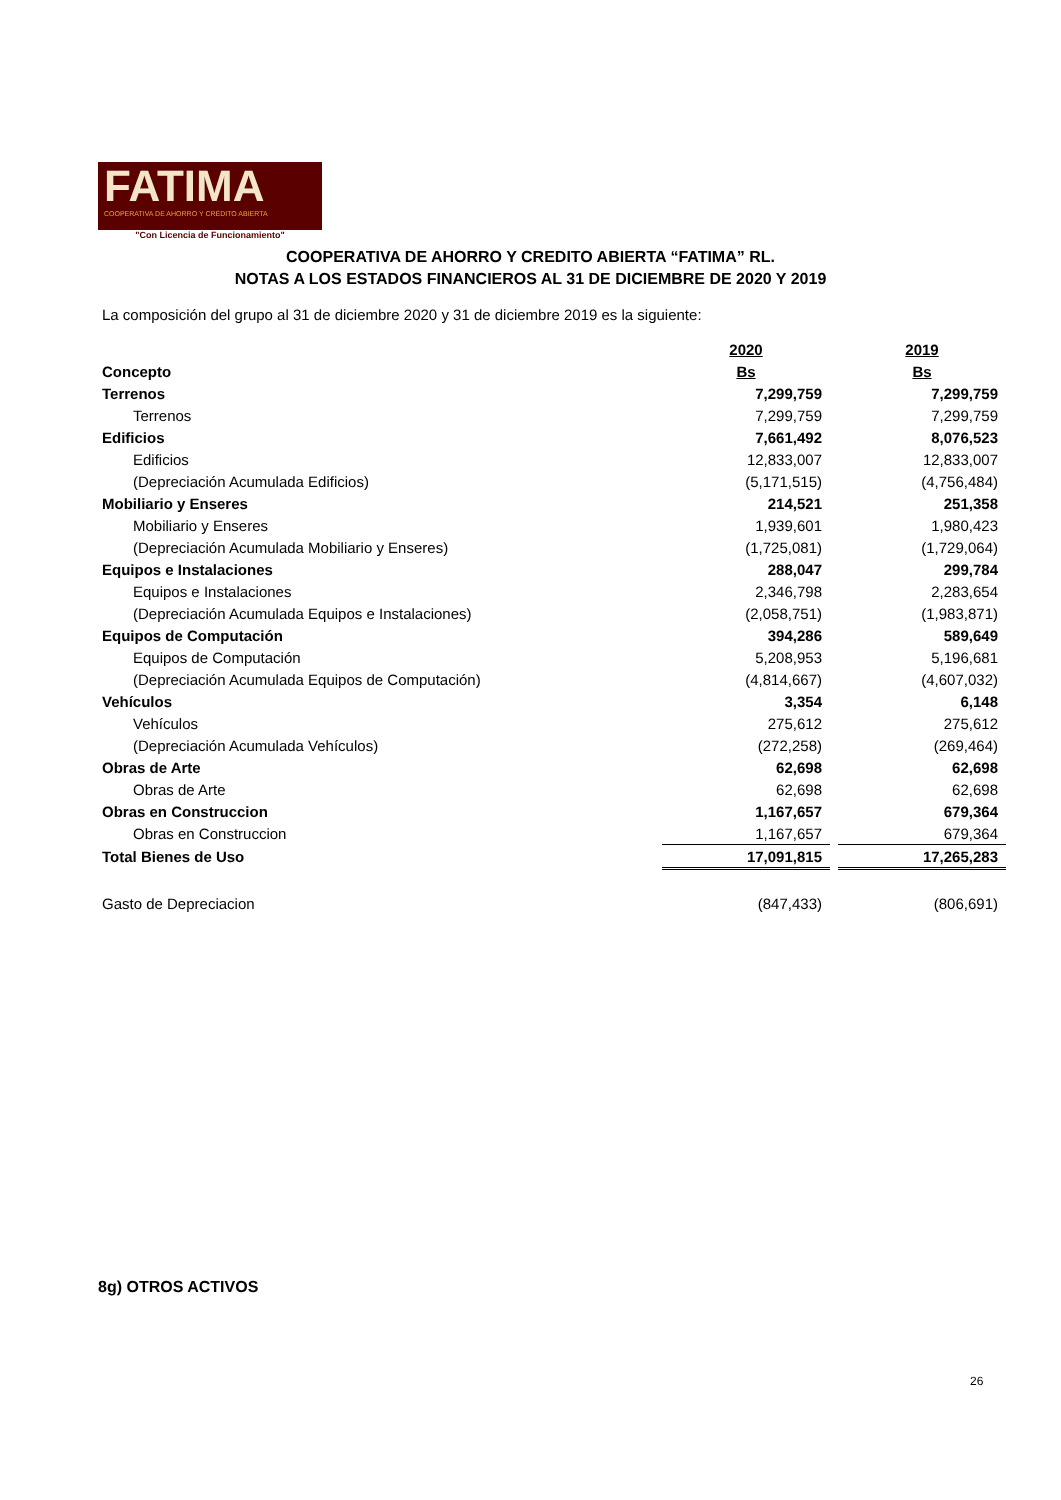FATIMA
COOPERATIVA DE AHORRO Y CRÉDITO ABIERTA
"Con Licencia de Funcionamiento"
COOPERATIVA DE AHORRO Y CREDITO ABIERTA “FATIMA” RL.
NOTAS A LOS ESTADOS FINANCIEROS AL 31 DE DICIEMBRE DE 2020 Y 2019
La composición del grupo al 31 de diciembre 2020 y 31 de diciembre 2019 es la siguiente:
| | 2020 | | 2019 |
| Concepto | Bs | | Bs |
| Terrenos | 7,299,759 | | 7,299,759 |
| Terrenos | 7,299,759 | | 7,299,759 |
| Edificios | 7,661,492 | | 8,076,523 |
| Edificios | 12,833,007 | | 12,833,007 |
| (Depreciación Acumulada Edificios) | (5,171,515) | | (4,756,484) |
| Mobiliario y Enseres | 214,521 | | 251,358 |
| Mobiliario y Enseres | 1,939,601 | | 1,980,423 |
| (Depreciación Acumulada Mobiliario y Enseres) | (1,725,081) | | (1,729,064) |
| Equipos e Instalaciones | 288,047 | | 299,784 |
| Equipos e Instalaciones | 2,346,798 | | 2,283,654 |
| (Depreciación Acumulada Equipos e Instalaciones) | (2,058,751) | | (1,983,871) |
| Equipos de Computación | 394,286 | | 589,649 |
| Equipos de Computación | 5,208,953 | | 5,196,681 |
| (Depreciación Acumulada Equipos de Computación) | (4,814,667) | | (4,607,032) |
| Vehículos | 3,354 | | 6,148 |
| Vehículos | 275,612 | | 275,612 |
| (Depreciación Acumulada Vehículos) | (272,258) | | (269,464) |
| Obras de Arte | 62,698 | | 62,698 |
| Obras de Arte | 62,698 | | 62,698 |
| Obras en Construccion | 1,167,657 | | 679,364 |
| Obras en Construccion | 1,167,657 | | 679,364 |
| Total Bienes de Uso | 17,091,815 | | 17,265,283 |
| Gasto de Depreciacion | (847,433) | | (806,691) |
8g) OTROS ACTIVOS
26